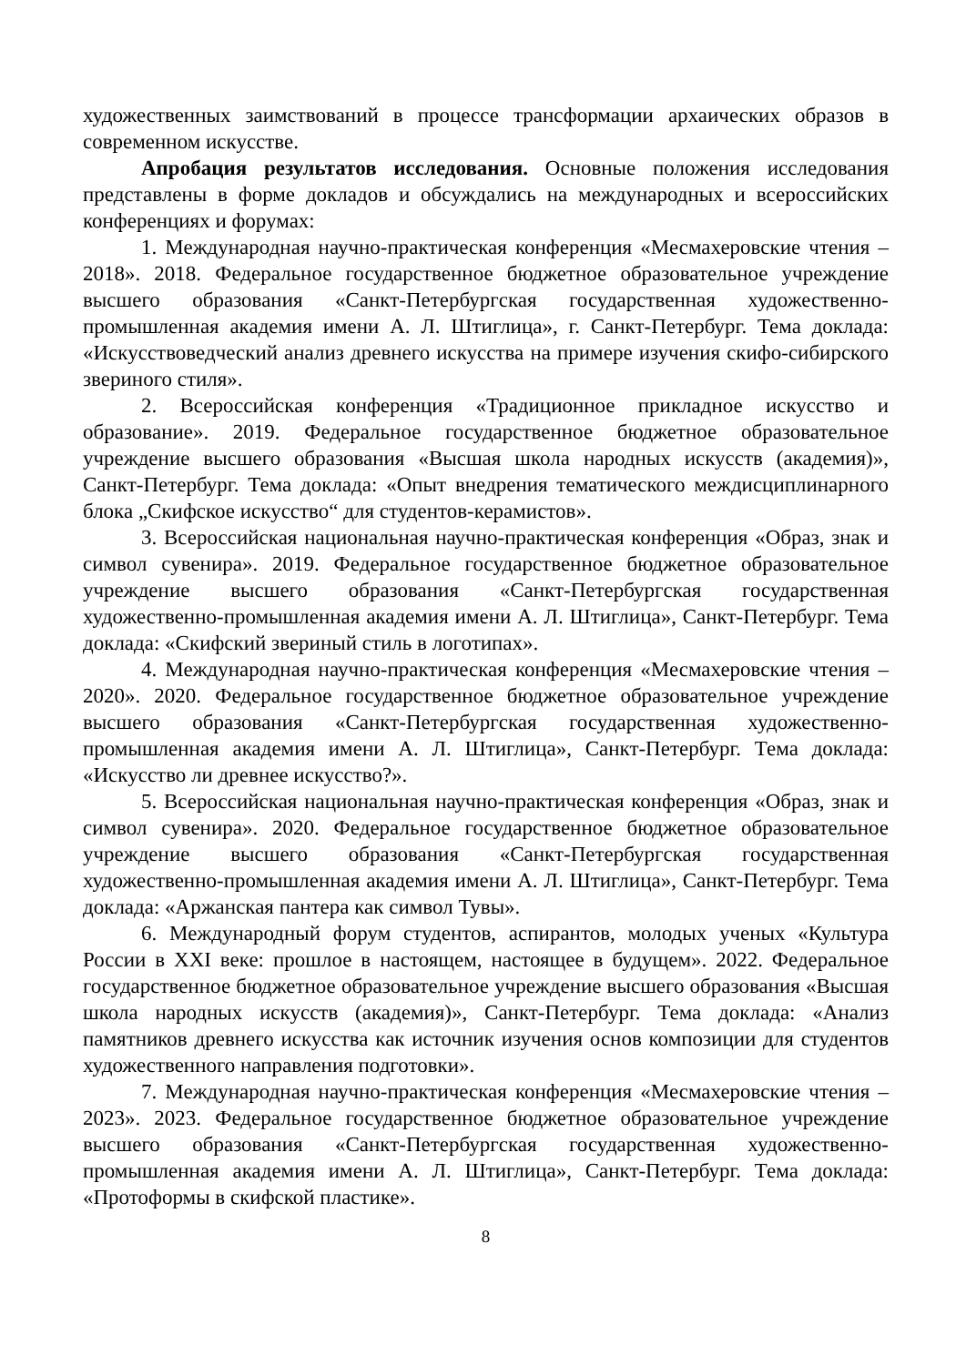художественных заимствований в процессе трансформации архаических образов в современном искусстве.
Апробация результатов исследования. Основные положения исследования представлены в форме докладов и обсуждались на международных и всероссийских конференциях и форумах:
1. Международная научно-практическая конференция «Месмахеровские чтения – 2018». 2018. Федеральное государственное бюджетное образовательное учреждение высшего образования «Санкт-Петербургская государственная художественно-промышленная академия имени А. Л. Штиглица», г. Санкт-Петербург. Тема доклада: «Искусствоведческий анализ древнего искусства на примере изучения скифо-сибирского звериного стиля».
2. Всероссийская конференция «Традиционное прикладное искусство и образование». 2019. Федеральное государственное бюджетное образовательное учреждение высшего образования «Высшая школа народных искусств (академия)», Санкт-Петербург. Тема доклада: «Опыт внедрения тематического междисциплинарного блока „Скифское искусство“ для студентов-керамистов».
3. Всероссийская национальная научно-практическая конференция «Образ, знак и символ сувенира». 2019. Федеральное государственное бюджетное образовательное учреждение высшего образования «Санкт-Петербургская государственная художественно-промышленная академия имени А. Л. Штиглица», Санкт-Петербург. Тема доклада: «Скифский звериный стиль в логотипах».
4. Международная научно-практическая конференция «Месмахеровские чтения – 2020». 2020. Федеральное государственное бюджетное образовательное учреждение высшего образования «Санкт-Петербургская государственная художественно-промышленная академия имени А. Л. Штиглица», Санкт-Петербург. Тема доклада: «Искусство ли древнее искусство?».
5. Всероссийская национальная научно-практическая конференция «Образ, знак и символ сувенира». 2020. Федеральное государственное бюджетное образовательное учреждение высшего образования «Санкт-Петербургская государственная художественно-промышленная академия имени А. Л. Штиглица», Санкт-Петербург. Тема доклада: «Аржанская пантера как символ Тувы».
6. Международный форум студентов, аспирантов, молодых ученых «Культура России в XXI веке: прошлое в настоящем, настоящее в будущем». 2022. Федеральное государственное бюджетное образовательное учреждение высшего образования «Высшая школа народных искусств (академия)», Санкт-Петербург. Тема доклада: «Анализ памятников древнего искусства как источник изучения основ композиции для студентов художественного направления подготовки».
7. Международная научно-практическая конференция «Месмахеровские чтения – 2023». 2023. Федеральное государственное бюджетное образовательное учреждение высшего образования «Санкт-Петербургская государственная художественно-промышленная академия имени А. Л. Штиглица», Санкт-Петербург. Тема доклада: «Протоформы в скифской пластике».
8